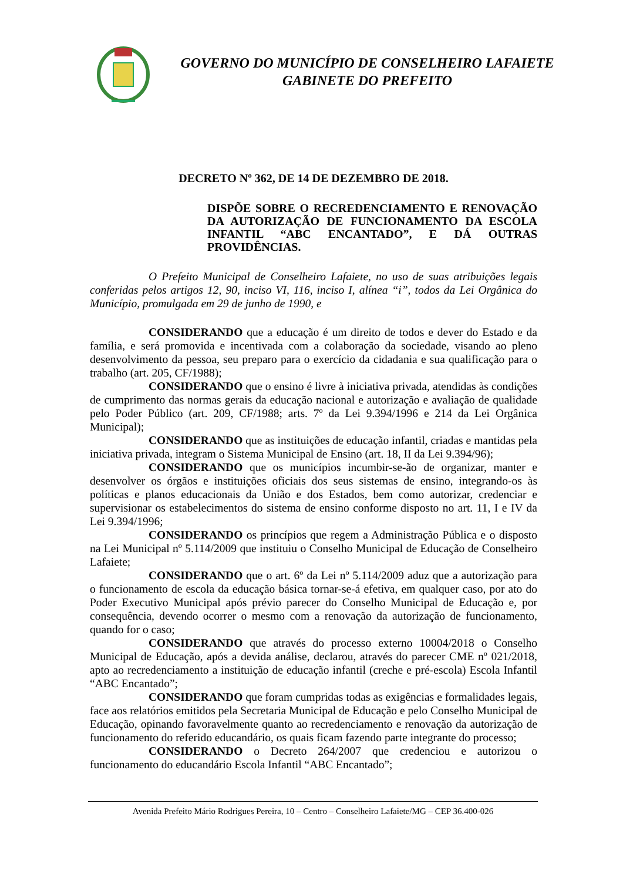GOVERNO DO MUNICÍPIO DE CONSELHEIRO LAFAIETE
GABINETE DO PREFEITO
DECRETO Nº 362, DE 14 DE DEZEMBRO DE 2018.
DISPÕE SOBRE O RECREDENCIAMENTO E RENOVAÇÃO DA AUTORIZAÇÃO DE FUNCIONAMENTO DA ESCOLA INFANTIL “ABC ENCANTADO”, E DÁ OUTRAS PROVIDÊNCIAS.
O Prefeito Municipal de Conselheiro Lafaiete, no uso de suas atribuições legais conferidas pelos artigos 12, 90, inciso VI, 116, inciso I, alínea “i”, todos da Lei Orgânica do Município, promulgada em 29 de junho de 1990, e
CONSIDERANDO que a educação é um direito de todos e dever do Estado e da família, e será promovida e incentivada com a colaboração da sociedade, visando ao pleno desenvolvimento da pessoa, seu preparo para o exercício da cidadania e sua qualificação para o trabalho (art. 205, CF/1988);
CONSIDERANDO que o ensino é livre à iniciativa privada, atendidas às condições de cumprimento das normas gerais da educação nacional e autorização e avaliação de qualidade pelo Poder Público (art. 209, CF/1988; arts. 7º da Lei 9.394/1996 e 214 da Lei Orgânica Municipal);
CONSIDERANDO que as instituições de educação infantil, criadas e mantidas pela iniciativa privada, integram o Sistema Municipal de Ensino (art. 18, II da Lei 9.394/96);
CONSIDERANDO que os municípios incumbir-se-ão de organizar, manter e desenvolver os órgãos e instituições oficiais dos seus sistemas de ensino, integrando-os às políticas e planos educacionais da União e dos Estados, bem como autorizar, credenciar e supervisionar os estabelecimentos do sistema de ensino conforme disposto no art. 11, I e IV da Lei 9.394/1996;
CONSIDERANDO os princípios que regem a Administração Pública e o disposto na Lei Municipal nº 5.114/2009 que instituiu o Conselho Municipal de Educação de Conselheiro Lafaiete;
CONSIDERANDO que o art. 6º da Lei nº 5.114/2009 aduz que a autorização para o funcionamento de escola da educação básica tornar-se-á efetiva, em qualquer caso, por ato do Poder Executivo Municipal após prévio parecer do Conselho Municipal de Educação e, por consequência, devendo ocorrer o mesmo com a renovação da autorização de funcionamento, quando for o caso;
CONSIDERANDO que através do processo externo 10004/2018 o Conselho Municipal de Educação, após a devida análise, declarou, através do parecer CME nº 021/2018, apto ao recredenciamento a instituição de educação infantil (creche e pré-escola) Escola Infantil “ABC Encantado”;
CONSIDERANDO que foram cumpridas todas as exigências e formalidades legais, face aos relatórios emitidos pela Secretaria Municipal de Educação e pelo Conselho Municipal de Educação, opinando favoravelmente quanto ao recredenciamento e renovação da autorização de funcionamento do referido educandário, os quais ficam fazendo parte integrante do processo;
CONSIDERANDO o Decreto 264/2007 que credenciou e autorizou o funcionamento do educandário Escola Infantil “ABC Encantado”;
Avenida Prefeito Mário Rodrigues Pereira, 10 – Centro – Conselheiro Lafaiete/MG – CEP 36.400-026